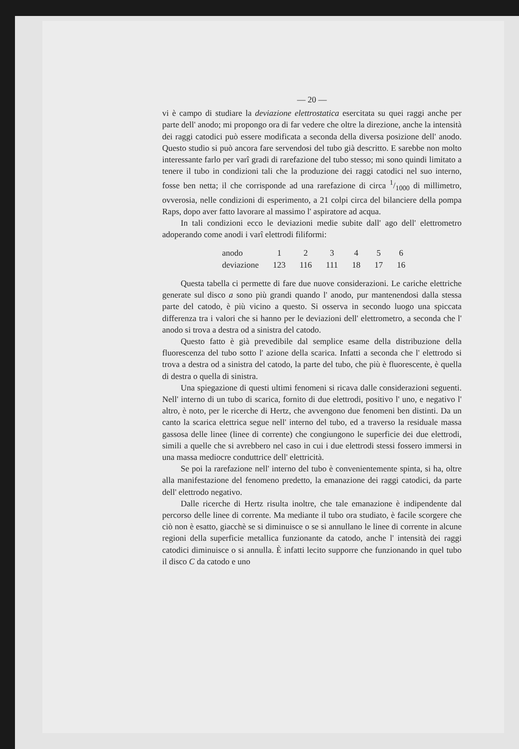— 20 —
vi è campo di studiare la deviazione elettrostatica esercitata su quei raggi anche per parte dell' anodo; mi propongo ora di far vedere che oltre la direzione, anche la intensità dei raggi catodici può essere modificata a seconda della diversa posizione dell' anodo. Questo studio si può ancora fare servendosi del tubo già descritto. E sarebbe non molto interessante farlo per varî gradi di rarefazione del tubo stesso; mi sono quindi limitato a tenere il tubo in condizioni tali che la produzione dei raggi catodici nel suo interno, fosse ben netta; il che corrisponde ad una rarefazione di circa 1/1000 di millimetro, ovverosia, nelle condizioni di esperimento, a 21 colpi circa del bilanciere della pompa Raps, dopo aver fatto lavorare al massimo l' aspiratore ad acqua.
In tali condizioni ecco le deviazioni medie subite dall' ago dell' elettrometro adoperando come anodi i varî elettrodi filiformi:
| anodo | 1 | 2 | 3 | 4 | 5 | 6 |
| deviazione | 123 | 116 | 111 | 18 | 17 | 16 |
Questa tabella ci permette di fare due nuove considerazioni. Le cariche elettriche generate sul disco a sono più grandi quando l' anodo, pur mantenendosi dalla stessa parte del catodo, è più vicino a questo. Si osserva in secondo luogo una spiccata differenza tra i valori che si hanno per le deviazioni dell' elettrometro, a seconda che l' anodo si trova a destra od a sinistra del catodo.
Questo fatto è già prevedibile dal semplice esame della distribuzione della fluorescenza del tubo sotto l' azione della scarica. Infatti a seconda che l' elettrodo si trova a destra od a sinistra del catodo, la parte del tubo, che più è fluorescente, è quella di destra o quella di sinistra.
Una spiegazione di questi ultimi fenomeni si ricava dalle considerazioni seguenti. Nell' interno di un tubo di scarica, fornito di due elettrodi, positivo l' uno, e negativo l' altro, è noto, per le ricerche di Hertz, che avvengono due fenomeni ben distinti. Da un canto la scarica elettrica segue nell' interno del tubo, ed a traverso la residuale massa gassosa delle linee (linee di corrente) che congiungono le superficie dei due elettrodi, simili a quelle che si avrebbero nel caso in cui i due elettrodi stessi fossero immersi in una massa mediocre conduttrice dell' elettricità.
Se poi la rarefazione nell' interno del tubo è convenientemente spinta, si ha, oltre alla manifestazione del fenomeno predetto, la emanazione dei raggi catodici, da parte dell' elettrodo negativo.
Dalle ricerche di Hertz risulta inoltre, che tale emanazione è indipendente dal percorso delle linee di corrente. Ma mediante il tubo ora studiato, è facile scorgere che ciò non è esatto, giacchè se si diminuisce o se si annullano le linee di corrente in alcune regioni della superficie metallica funzionante da catodo, anche l' intensità dei raggi catodici diminuisce o si annulla. È infatti lecito supporre che funzionando in quel tubo il disco C da catodo e uno